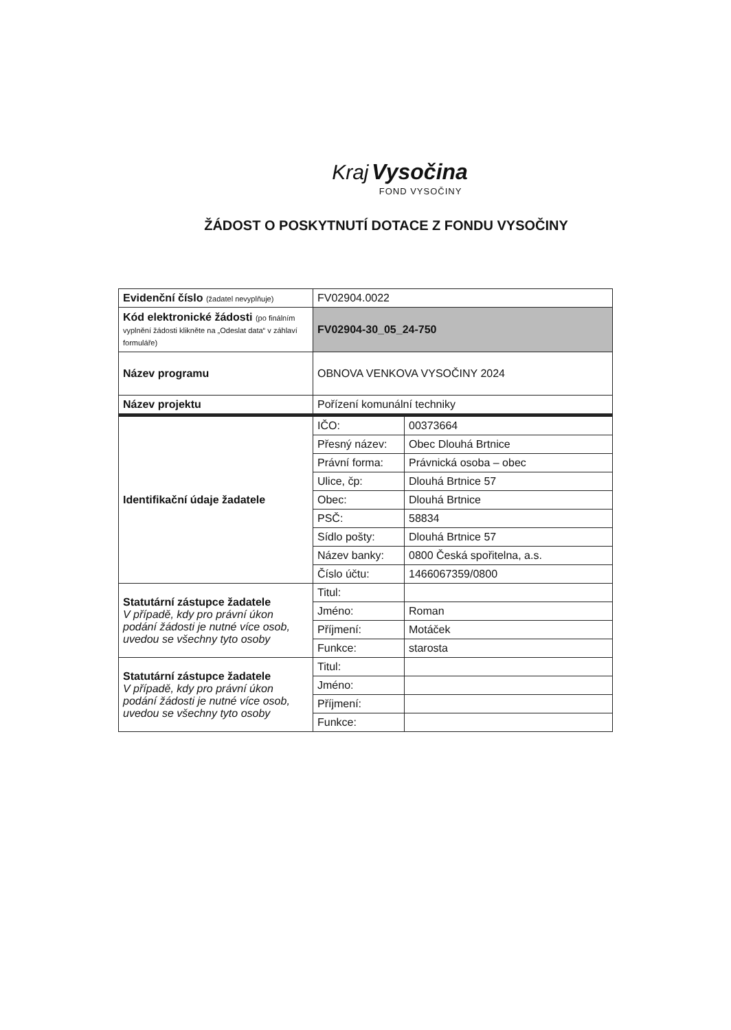Kraj Vysočina
FOND VYSOČINY
ŽÁDOST O POSKYTNUTÍ DOTACE Z FONDU VYSOČINY
| Evidenční číslo (žadatel nevyplňuje) | FV02904.0022 | |
| Kód elektronické žádosti (po finálním vyplnění žádosti klikněte na „Odeslat data“ v záhlaví formuláře) | FV02904-30_05_24-750 | |
| Název programu | OBNOVA VENKOVA VYSOČINY 2024 | |
| Název projektu | Pořízení komunální techniky | |
| Identifikační údaje žadatele | IČO: | 00373664 |
| | Přesný název: | Obec Dlouhá Brtnice |
| | Právní forma: | Právnická osoba – obec |
| | Ulice, čp: | Dlouhá Brtnice 57 |
| | Obec: | Dlouhá Brtnice |
| | PSČ: | 58834 |
| | Sídlo pošty: | Dlouhá Brtnice 57 |
| | Název banky: | 0800 Česká spořitelna, a.s. |
| | Číslo účtu: | 1466067359/0800 |
| Statutární zástupce žadatele V případě, kdy pro právní úkon podání žádosti je nutné více osob, uvedou se všechny tyto osoby | Titul: | |
| | Jméno: | Roman |
| | Příjmení: | Motáček |
| | Funkce: | starosta |
| Statutární zástupce žadatele V případě, kdy pro právní úkon podání žádosti je nutné více osob, uvedou se všechny tyto osoby | Titul: | |
| | Jméno: | |
| | Příjmení: | |
| | Funkce: | |